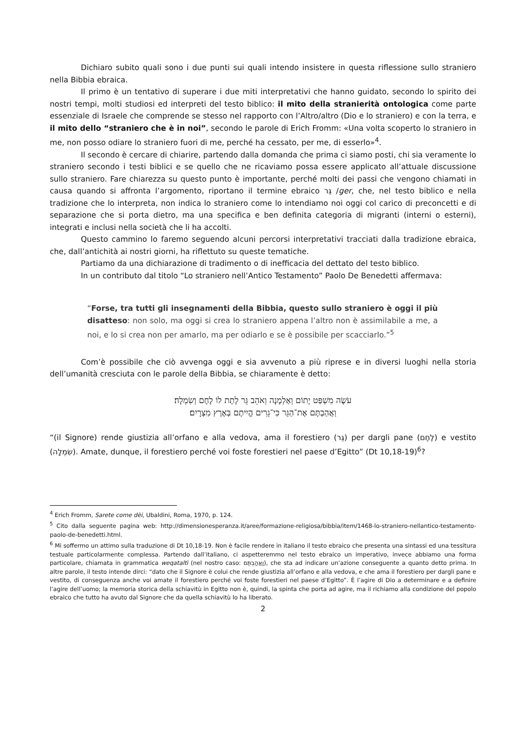Dichiaro subito quali sono i due punti sui quali intendo insistere in questa riflessione sullo straniero nella Bibbia ebraica.
Il primo è un tentativo di superare i due miti interpretativi che hanno guidato, secondo lo spirito dei nostri tempi, molti studiosi ed interpreti del testo biblico: il mito della stranierità ontologica come parte essenziale di Israele che comprende se stesso nel rapporto con l’Altro/altro (Dio e lo straniero) e con la terra, e il mito dello “straniero che è in noi”, secondo le parole di Erich Fromm: «Una volta scoperto lo straniero in me, non posso odiare lo straniero fuori di me, perché ha cessato, per me, di esserlo»<sup>4</sup>.
Il secondo è cercare di chiarire, partendo dalla domanda che prima ci siamo posti, chi sia veramente lo straniero secondo i testi biblici e se quello che ne ricaviamo possa essere applicato all’attuale discussione sullo straniero. Fare chiarezza su questo punto è importante, perché molti dei passi che vengono chiamati in causa quando si affronta l’argomento, riportano il termine ebraico גֵּר /ger, che, nel testo biblico e nella tradizione che lo interpreta, non indica lo straniero come lo intendiamo noi oggi col carico di preconcetti e di separazione che si porta dietro, ma una specifica e ben definita categoria di migranti (interni o esterni), integrati e inclusi nella società che li ha accolti.
Questo cammino lo faremo seguendo alcuni percorsi interpretativi tracciati dalla tradizione ebraica, che, dall’antichità ai nostri giorni, ha riflettuto su queste tematiche.
Partiamo da una dichiarazione di tradimento o di inefficacia del dettato del testo biblico.
In un contributo dal titolo “Lo straniero nell’Antico Testamento” Paolo De Benedetti affermava:
“Forse, tra tutti gli insegnamenti della Bibbia, questo sullo straniero è oggi il più disatteso: non solo, ma oggi si crea lo straniero appena l’altro non è assimilabile a me, a noi, e lo si crea non per amarlo, ma per odiarlo e se è possibile per scacciarlo.”<sup>5</sup>
Com’è possibile che ciò avvenga oggi e sia avvenuto a più riprese e in diversi luoghi nella storia dell’umanità cresciuta con le parole della Bibbia, se chiaramente è detto:
עֹשֶׂה מִשְׁפַּט יָתוֹם וְאַלְמָנָה וְאֹהֵב גֵּר לָתֶת לוֹ לֶחֶם וְשִׂמְלָה׃
וַאֲהַבְתֶּם אֶת־הַגֵּר כִּי־גֵרִים הֱיִיתֶם בְּאֶרֶץ מִצְרָיִם׃
“(il Signore) rende giustizia all’orfano e alla vedova, ama il forestiero (גֵּר) per dargli pane (לֶחֶם) e vestito (שִׂמְלָה). Amate, dunque, il forestiero perché voi foste forestieri nel paese d’Egitto” (Dt 10,18-19)<sup>6</sup>?
<sup>4</sup> Erich Fromm, Sarete come dèi, Ubaldini, Roma, 1970, p. 124.
<sup>5</sup> Cito dalla seguente pagina web: http://dimensionesperanza.it/aree/formazione-religiosa/bibbia/item/1468-lo-straniero-nellantico-testamento-paolo-de-benedetti.html.
<sup>6</sup> Mi soffermo un attimo sulla traduzione di Dt 10,18-19. Non è facile rendere in italiano il testo ebraico che presenta una sintassi ed una tessitura testuale particolarmente complessa. Partendo dall’italiano, ci aspetteremmo nel testo ebraico un imperativo, invece abbiamo una forma particolare, chiamata in grammatica weqataltì (nel nostro caso: וַאֲהַבְתֶּם), che sta ad indicare un’azione conseguente a quanto detto prima. In altre parole, il testo intende dirci: “dato che il Signore è colui che rende giustizia all’orfano e alla vedova, e che ama il forestiero per dargli pane e vestito, di conseguenza anche voi amate il forestiero perché voi foste forestieri nel paese d’Egitto”. È l’agire di Dio a determinare e a definire l’agire dell’uomo; la memoria storica della schiavitù in Egitto non è, quindi, la spinta che porta ad agire, ma il richiamo alla condizione del popolo ebraico che tutto ha avuto dal Signore che da quella schiavitù lo ha liberato.
2